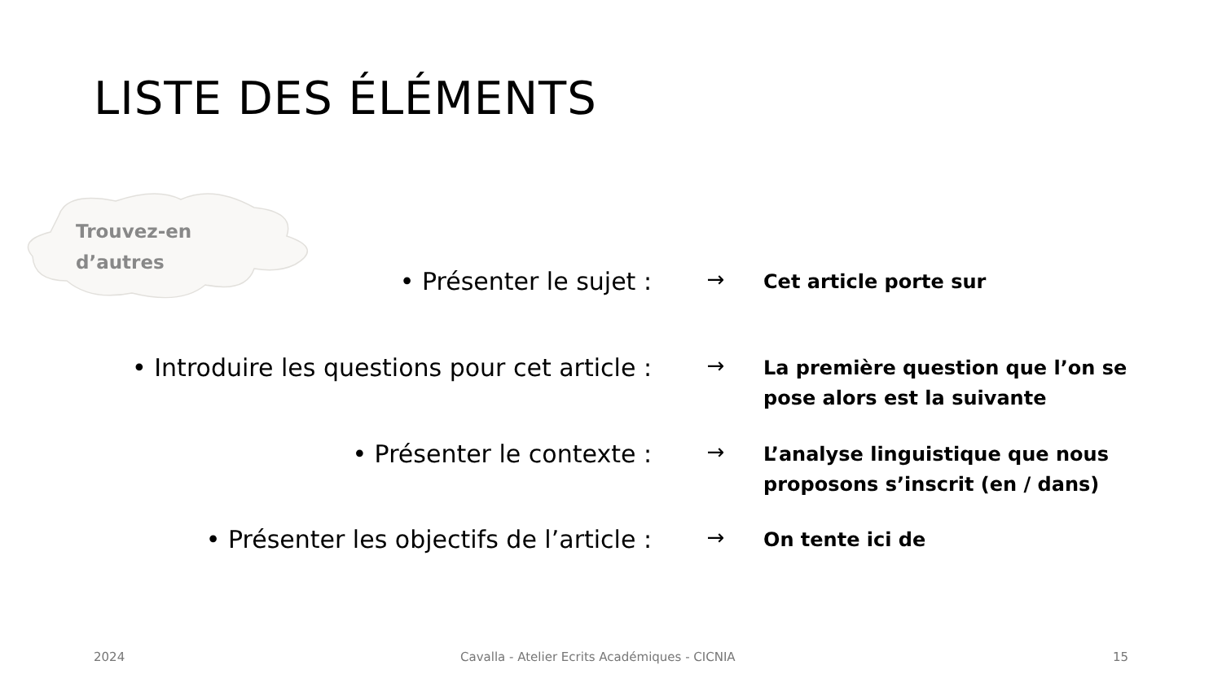LISTE DES ÉLÉMENTS
Trouvez-en
d’autres
• Présenter le sujet :
→
Cet article porte sur
• Introduire les questions pour cet article :
→
La première question que l’on se pose alors est la suivante
• Présenter le contexte :
→
L’analyse linguistique que nous proposons s’inscrit (en / dans)
• Présenter les objectifs de l’article :
→
On tente ici de
2024
Cavalla - Atelier Ecrits Académiques - CICNIA
15